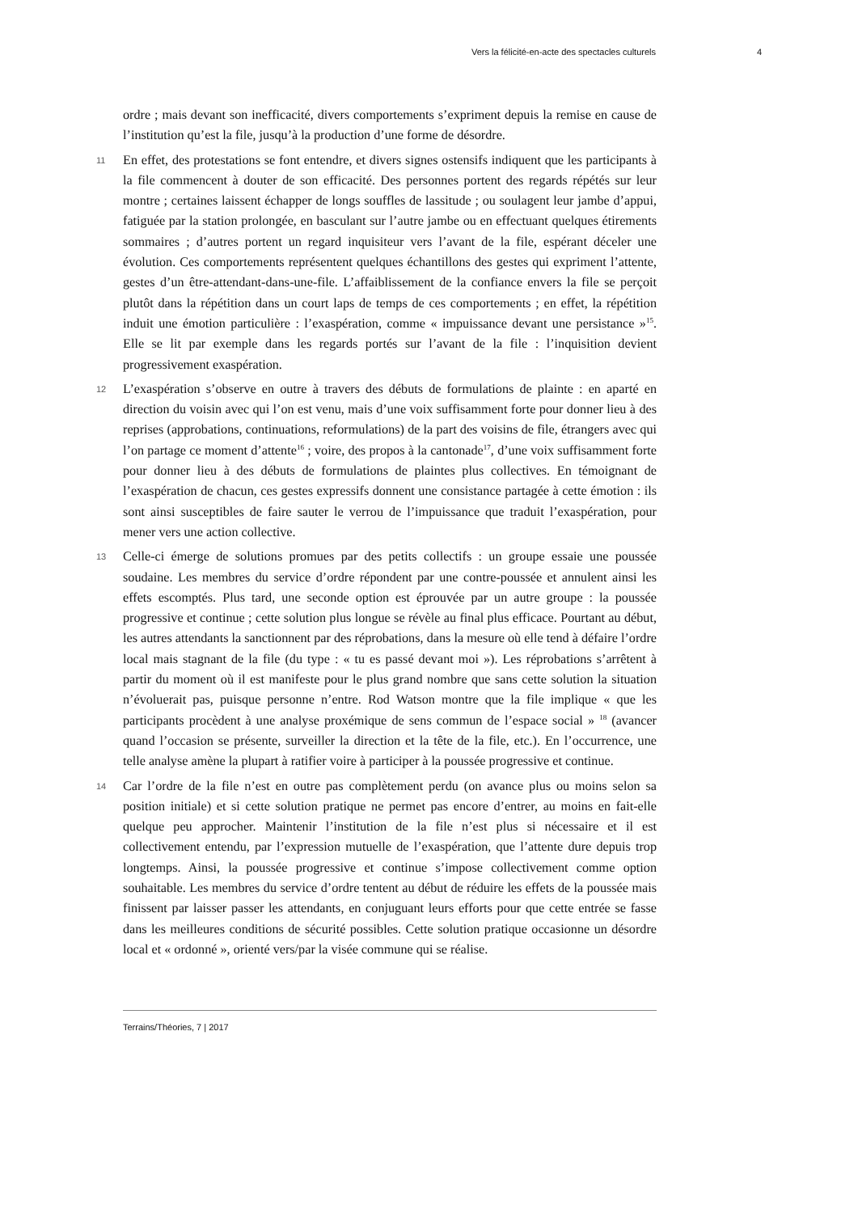Vers la félicité-en-acte des spectacles culturels 4
ordre ; mais devant son inefficacité, divers comportements s’expriment depuis la remise en cause de l’institution qu’est la file, jusqu’à la production d’une forme de désordre.
11 En effet, des protestations se font entendre, et divers signes ostensifs indiquent que les participants à la file commencent à douter de son efficacité. Des personnes portent des regards répétés sur leur montre ; certaines laissent échapper de longs souffles de lassitude ; ou soulagent leur jambe d’appui, fatiguée par la station prolongée, en basculant sur l’autre jambe ou en effectuant quelques étirements sommaires ; d’autres portent un regard inquisiteur vers l’avant de la file, espérant déceler une évolution. Ces comportements représentent quelques échantillons des gestes qui expriment l’attente, gestes d’un être-attendant-dans-une-file. L’affaiblissement de la confiance envers la file se perçoit plutôt dans la répétition dans un court laps de temps de ces comportements ; en effet, la répétition induit une émotion particulière : l’exaspération, comme « impuissance devant une persistance »<sup>15</sup>. Elle se lit par exemple dans les regards portés sur l’avant de la file : l’inquisition devient progressivement exaspération.
12 L’exaspération s’observe en outre à travers des débuts de formulations de plainte : en aparté en direction du voisin avec qui l’on est venu, mais d’une voix suffisamment forte pour donner lieu à des reprises (approbations, continuations, reformulations) de la part des voisins de file, étrangers avec qui l’on partage ce moment d’attente<sup>16</sup> ; voire, des propos à la cantonade<sup>17</sup>, d’une voix suffisamment forte pour donner lieu à des débuts de formulations de plaintes plus collectives. En témoignant de l’exaspération de chacun, ces gestes expressifs donnent une consistance partagée à cette émotion : ils sont ainsi susceptibles de faire sauter le verrou de l’impuissance que traduit l’exaspération, pour mener vers une action collective.
13 Celle-ci émerge de solutions promues par des petits collectifs : un groupe essaie une poussée soudaine. Les membres du service d’ordre répondent par une contre-poussée et annulent ainsi les effets escomptés. Plus tard, une seconde option est éprouvée par un autre groupe : la poussée progressive et continue ; cette solution plus longue se révèle au final plus efficace. Pourtant au début, les autres attendants la sanctionnent par des réprobations, dans la mesure où elle tend à défaire l’ordre local mais stagnant de la file (du type : « tu es passé devant moi »). Les réprobations s’arrêtent à partir du moment où il est manifeste pour le plus grand nombre que sans cette solution la situation n’évoluerait pas, puisque personne n’entre. Rod Watson montre que la file implique « que les participants procèdent à une analyse proxémique de sens commun de l’espace social » <sup>18</sup> (avancer quand l’occasion se présente, surveiller la direction et la tête de la file, etc.). En l’occurrence, une telle analyse amène la plupart à ratifier voire à participer à la poussée progressive et continue.
14 Car l’ordre de la file n’est en outre pas complètement perdu (on avance plus ou moins selon sa position initiale) et si cette solution pratique ne permet pas encore d’entrer, au moins en fait-elle quelque peu approcher. Maintenir l’institution de la file n’est plus si nécessaire et il est collectivement entendu, par l’expression mutuelle de l’exaspération, que l’attente dure depuis trop longtemps. Ainsi, la poussée progressive et continue s’impose collectivement comme option souhaitable. Les membres du service d’ordre tentent au début de réduire les effets de la poussée mais finissent par laisser passer les attendants, en conjuguant leurs efforts pour que cette entrée se fasse dans les meilleures conditions de sécurité possibles. Cette solution pratique occasionne un désordre local et « ordonné », orienté vers/par la visée commune qui se réalise.
Terrains/Théories, 7 | 2017